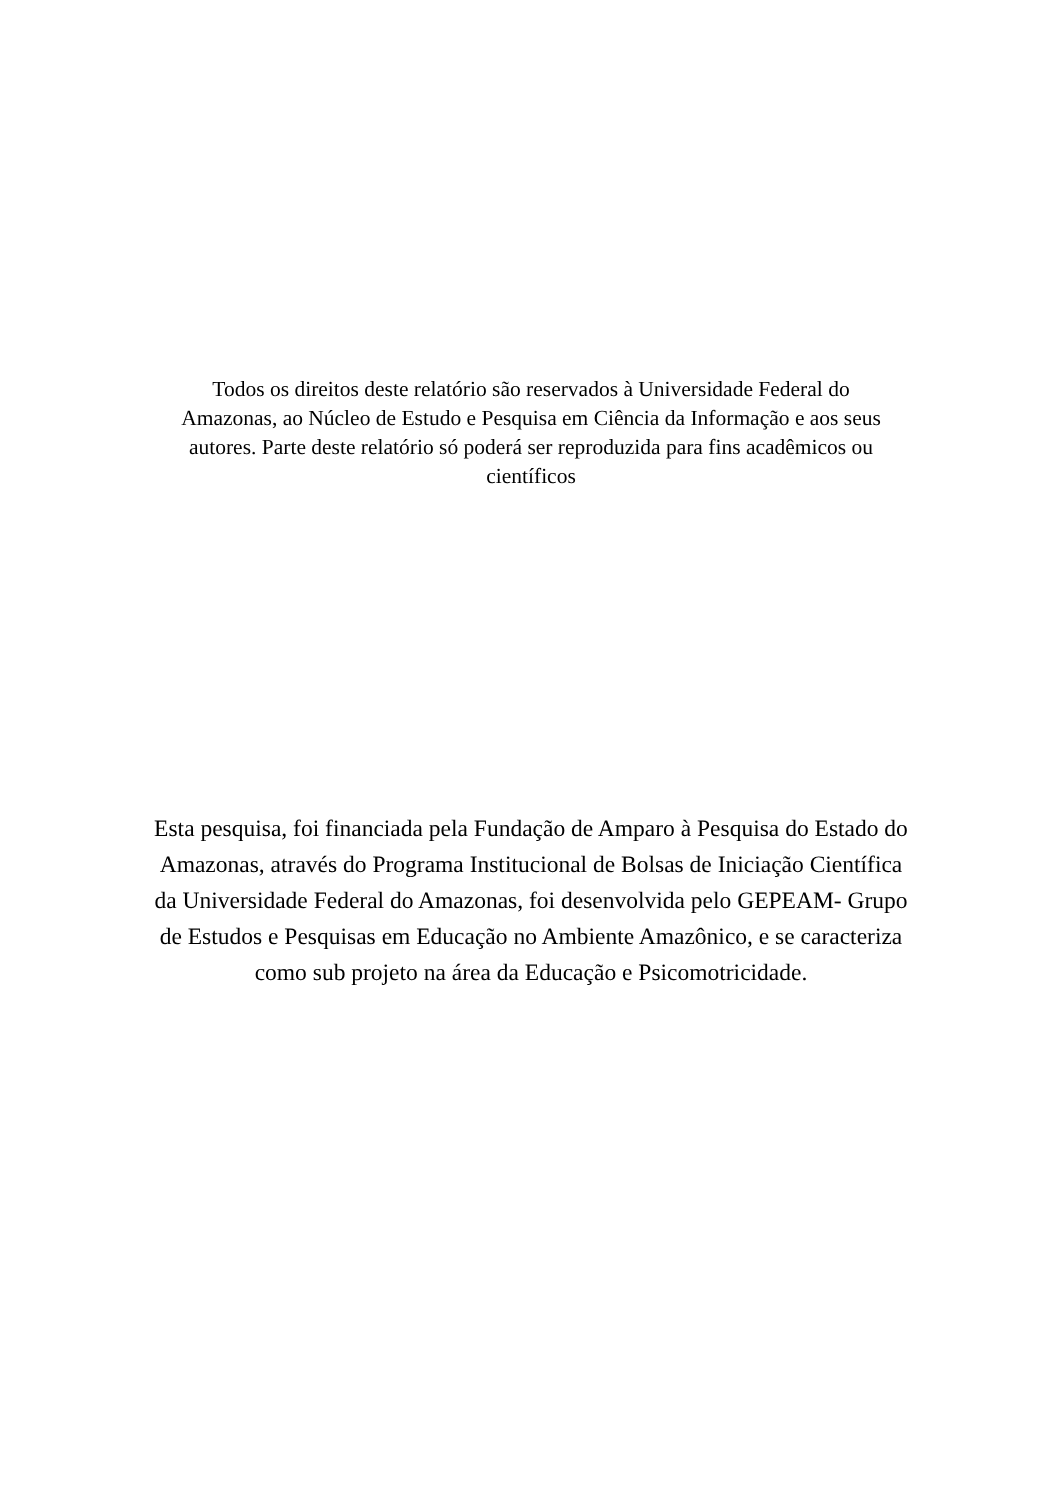Todos os direitos deste relatório são reservados à Universidade Federal do Amazonas, ao Núcleo de Estudo e Pesquisa em Ciência da Informação e aos seus autores. Parte deste relatório só poderá ser reproduzida para fins acadêmicos ou científicos
Esta pesquisa, foi financiada pela Fundação de Amparo à Pesquisa do Estado do Amazonas, através do Programa Institucional de Bolsas de Iniciação Científica da Universidade Federal do Amazonas, foi desenvolvida pelo GEPEAM- Grupo de Estudos e Pesquisas em Educação no Ambiente Amazônico, e se caracteriza como sub projeto na área da Educação e Psicomotricidade.